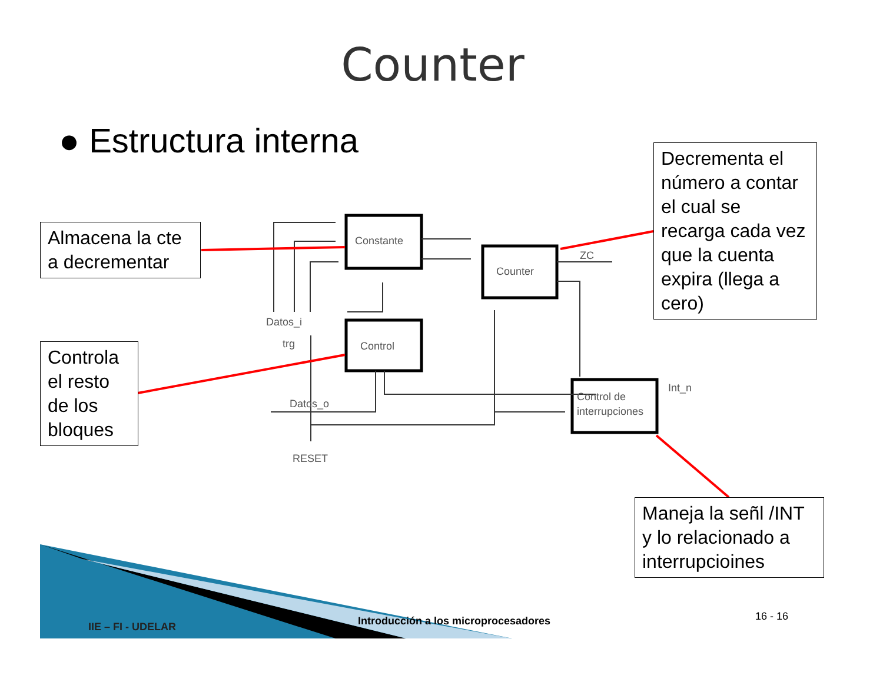Constante
Counter
Control
Control de
interrupciones
Datos_i
trg
Datos_o
RESET
ZC
Int_n
Counter
● Estructura interna
Almacena la cte a decrementar
Controla el resto de los bloques
Decrementa el número a contar el cual se recarga cada vez que la cuenta expira (llega a cero)
Maneja la señl /INT y lo relacionado a interrupcioines
IIE – FI - UDELAR
Introducción a los microprocesadores
16 - 16